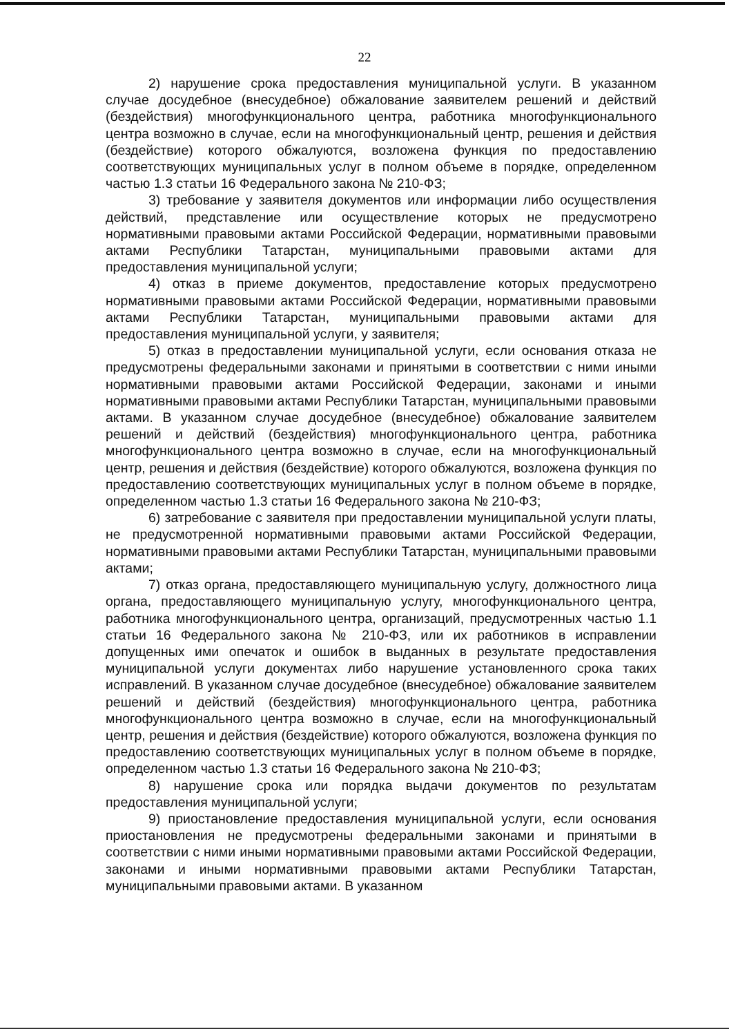22
2) нарушение срока предоставления муниципальной услуги. В указанном случае досудебное (внесудебное) обжалование заявителем решений и действий (бездействия) многофункционального центра, работника многофункционального центра возможно в случае, если на многофункциональный центр, решения и действия (бездействие) которого обжалуются, возложена функция по предоставлению соответствующих муниципальных услуг в полном объеме в порядке, определенном частью 1.3 статьи 16 Федерального закона № 210-ФЗ;
3) требование у заявителя документов или информации либо осуществления действий, представление или осуществление которых не предусмотрено нормативными правовыми актами Российской Федерации, нормативными правовыми актами Республики Татарстан, муниципальными правовыми актами для предоставления муниципальной услуги;
4) отказ в приеме документов, предоставление которых предусмотрено нормативными правовыми актами Российской Федерации, нормативными правовыми актами Республики Татарстан, муниципальными правовыми актами для предоставления муниципальной услуги, у заявителя;
5) отказ в предоставлении муниципальной услуги, если основания отказа не предусмотрены федеральными законами и принятыми в соответствии с ними иными нормативными правовыми актами Российской Федерации, законами и иными нормативными правовыми актами Республики Татарстан, муниципальными правовыми актами. В указанном случае досудебное (внесудебное) обжалование заявителем решений и действий (бездействия) многофункционального центра, работника многофункционального центра возможно в случае, если на многофункциональный центр, решения и действия (бездействие) которого обжалуются, возложена функция по предоставлению соответствующих муниципальных услуг в полном объеме в порядке, определенном частью 1.3 статьи 16 Федерального закона № 210-ФЗ;
6) затребование с заявителя при предоставлении муниципальной услуги платы, не предусмотренной нормативными правовыми актами Российской Федерации, нормативными правовыми актами Республики Татарстан, муниципальными правовыми актами;
7) отказ органа, предоставляющего муниципальную услугу, должностного лица органа, предоставляющего муниципальную услугу, многофункционального центра, работника многофункционального центра, организаций, предусмотренных частью 1.1 статьи 16 Федерального закона № 210-ФЗ, или их работников в исправлении допущенных ими опечаток и ошибок в выданных в результате предоставления муниципальной услуги документах либо нарушение установленного срока таких исправлений. В указанном случае досудебное (внесудебное) обжалование заявителем решений и действий (бездействия) многофункционального центра, работника многофункционального центра возможно в случае, если на многофункциональный центр, решения и действия (бездействие) которого обжалуются, возложена функция по предоставлению соответствующих муниципальных услуг в полном объеме в порядке, определенном частью 1.3 статьи 16 Федерального закона № 210-ФЗ;
8) нарушение срока или порядка выдачи документов по результатам предоставления муниципальной услуги;
9) приостановление предоставления муниципальной услуги, если основания приостановления не предусмотрены федеральными законами и принятыми в соответствии с ними иными нормативными правовыми актами Российской Федерации, законами и иными нормативными правовыми актами Республики Татарстан, муниципальными правовыми актами. В указанном